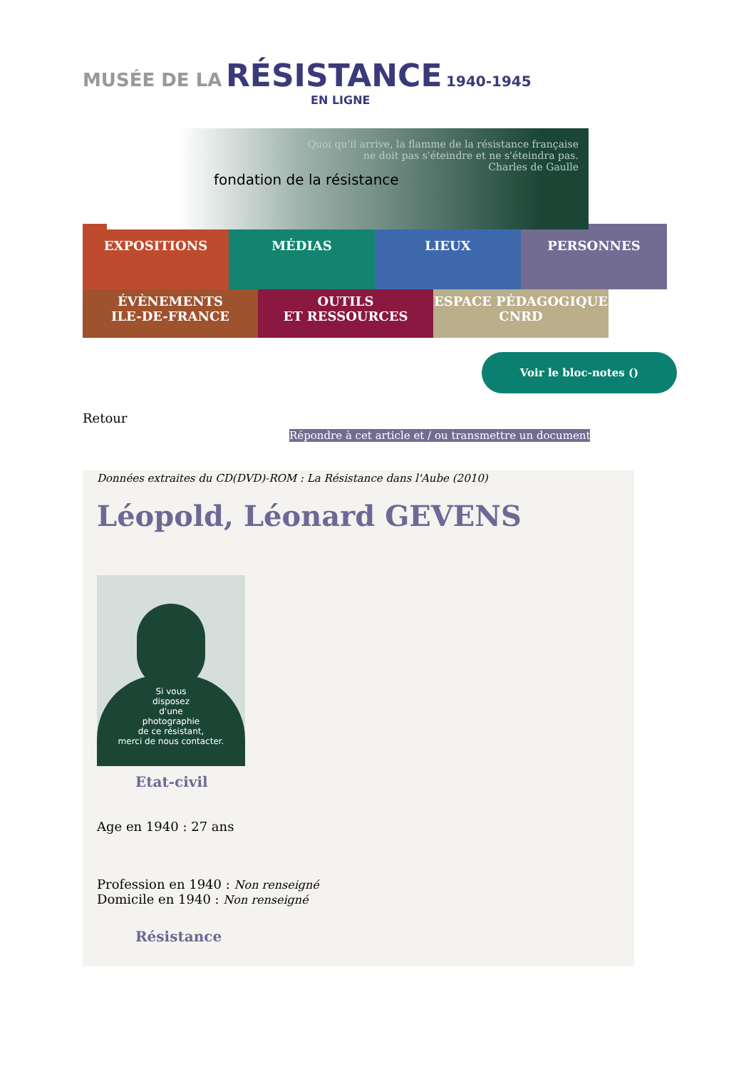MUSÉE DE LA RÉSISTANCE 1940-1945
EN LIGNE
fondation de la résistance
Quoi qu'il arrive, la flamme de la résistance française
ne doit pas s'éteindre et ne s'éteindra pas.
Charles de Gaulle
EXPOSITIONS MÉDIAS LIEUX PERSONNES
ÉVÈNEMENTS
ILE-DE-FRANCE
OUTILS
ET RESSOURCES
ESPACE PÉDAGOGIQUE
CNRD
Voir le bloc-notes ()
Retour
Répondre à cet article et / ou transmettre un document
Données extraites du CD(DVD)-ROM : La Résistance dans l'Aube (2010)
Léopold, Léonard GEVENS
Si vous
disposez
d'une
photographie
de ce résistant,
merci de nous contacter.
Etat-civil
Age en 1940 : 27 ans
Profession en 1940 : Non renseigné
Domicile en 1940 : Non renseigné
Résistance